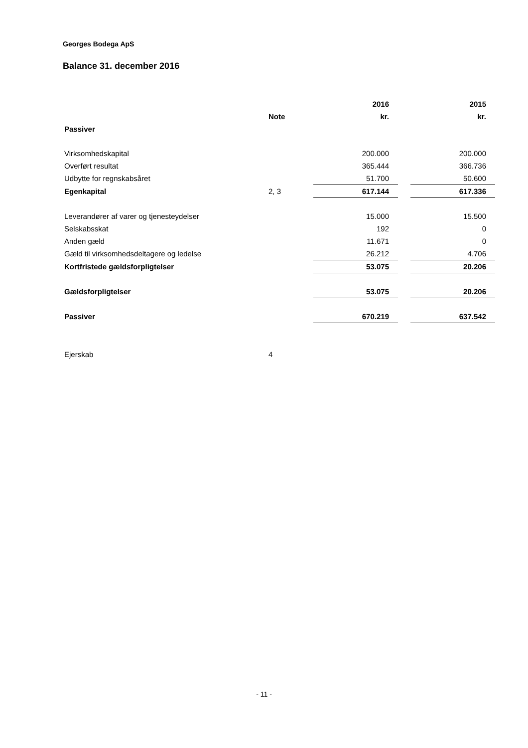Georges Bodega ApS
Balance 31. december 2016
| | | 2016 | | 2015 |
| --- | --- | --- | --- | --- |
| | Note | kr. | | kr. |
| Passiver | | | | |
| Virksomhedskapital | | 200.000 | | 200.000 |
| Overført resultat | | 365.444 | | 366.736 |
| Udbytte for regnskabsåret | | 51.700 | | 50.600 |
| Egenkapital | 2, 3 | 617.144 | | 617.336 |
| Leverandører af varer og tjenesteydelser | | 15.000 | | 15.500 |
| Selskabsskat | | 192 | | 0 |
| Anden gæld | | 11.671 | | 0 |
| Gæld til virksomhedsdeltagere og ledelse | | 26.212 | | 4.706 |
| Kortfristede gældsforpligtelser | | 53.075 | | 20.206 |
| Gældsforpligtelser | | 53.075 | | 20.206 |
| Passiver | | 670.219 | | 637.542 |
| Ejerskab | 4 | | | |
- 11 -